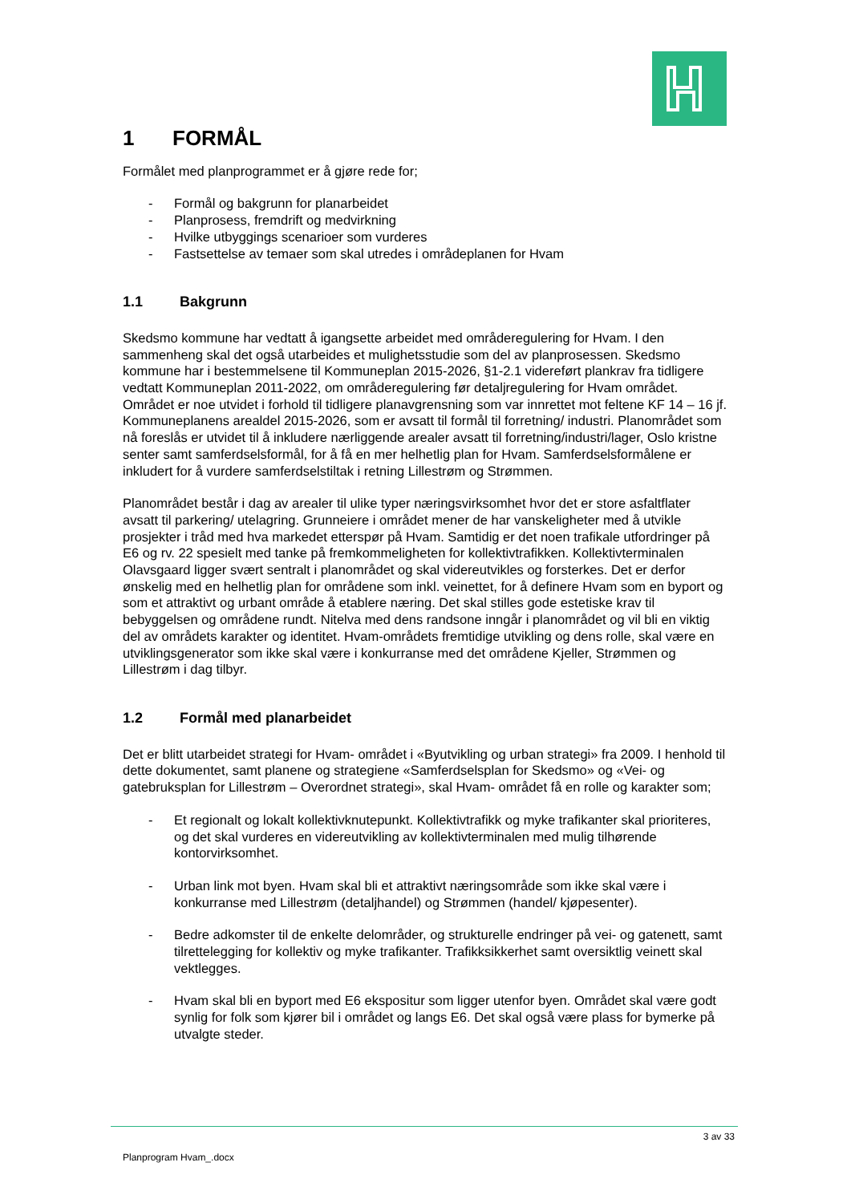1 FORMÅL
Formålet med planprogrammet er å gjøre rede for;
- Formål og bakgrunn for planarbeidet
- Planprosess, fremdrift og medvirkning
- Hvilke utbyggings scenarioer som vurderes
- Fastsettelse av temaer som skal utredes i områdeplanen for Hvam
1.1 Bakgrunn
Skedsmo kommune har vedtatt å igangsette arbeidet med områderegulering for Hvam. I den sammenheng skal det også utarbeides et mulighetsstudie som del av planprosessen. Skedsmo kommune har i bestemmelsene til Kommuneplan 2015-2026, §1-2.1 videreført plankrav fra tidligere vedtatt Kommuneplan 2011-2022, om områderegulering før detaljregulering for Hvam området. Området er noe utvidet i forhold til tidligere planavgrensning som var innrettet mot feltene KF 14 – 16 jf. Kommuneplanens arealdel 2015-2026, som er avsatt til formål til forretning/ industri. Planområdet som nå foreslås er utvidet til å inkludere nærliggende arealer avsatt til forretning/industri/lager, Oslo kristne senter samt samferdselsformål, for å få en mer helhetlig plan for Hvam. Samferdselsformålene er inkludert for å vurdere samferdselstiltak i retning Lillestrøm og Strømmen.
Planområdet består i dag av arealer til ulike typer næringsvirksomhet hvor det er store asfaltflater avsatt til parkering/ utelagring. Grunneiere i området mener de har vanskeligheter med å utvikle prosjekter i tråd med hva markedet etterspør på Hvam. Samtidig er det noen trafikale utfordringer på E6 og rv. 22 spesielt med tanke på fremkommeligheten for kollektivtrafikken. Kollektivterminalen Olavsgaard ligger svært sentralt i planområdet og skal videreutvikles og forsterkes. Det er derfor ønskelig med en helhetlig plan for områdene som inkl. veinettet, for å definere Hvam som en byport og som et attraktivt og urbant område å etablere næring. Det skal stilles gode estetiske krav til bebyggelsen og områdene rundt. Nitelva med dens randsone inngår i planområdet og vil bli en viktig del av områdets karakter og identitet. Hvam-områdets fremtidige utvikling og dens rolle, skal være en utviklingsgenerator som ikke skal være i konkurranse med det områdene Kjeller, Strømmen og Lillestrøm i dag tilbyr.
1.2 Formål med planarbeidet
Det er blitt utarbeidet strategi for Hvam- området i «Byutvikling og urban strategi» fra 2009. I henhold til dette dokumentet, samt planene og strategiene «Samferdselsplan for Skedsmo» og «Vei- og gatebruksplan for Lillestrøm – Overordnet strategi», skal Hvam- området få en rolle og karakter som;
- Et regionalt og lokalt kollektivknutepunkt. Kollektivtrafikk og myke trafikanter skal prioriteres, og det skal vurderes en videreutvikling av kollektivterminalen med mulig tilhørende kontorvirksomhet.
- Urban link mot byen. Hvam skal bli et attraktivt næringsområde som ikke skal være i konkurranse med Lillestrøm (detaljhandel) og Strømmen (handel/ kjøpesenter).
- Bedre adkomster til de enkelte delområder, og strukturelle endringer på vei- og gatenett, samt tilrettelegging for kollektiv og myke trafikanter. Trafikksikkerhet samt oversiktlig veinett skal vektlegges.
- Hvam skal bli en byport med E6 ekspositur som ligger utenfor byen. Området skal være godt synlig for folk som kjører bil i området og langs E6. Det skal også være plass for bymerke på utvalgte steder.
3 av 33
Planprogram Hvam_.docx